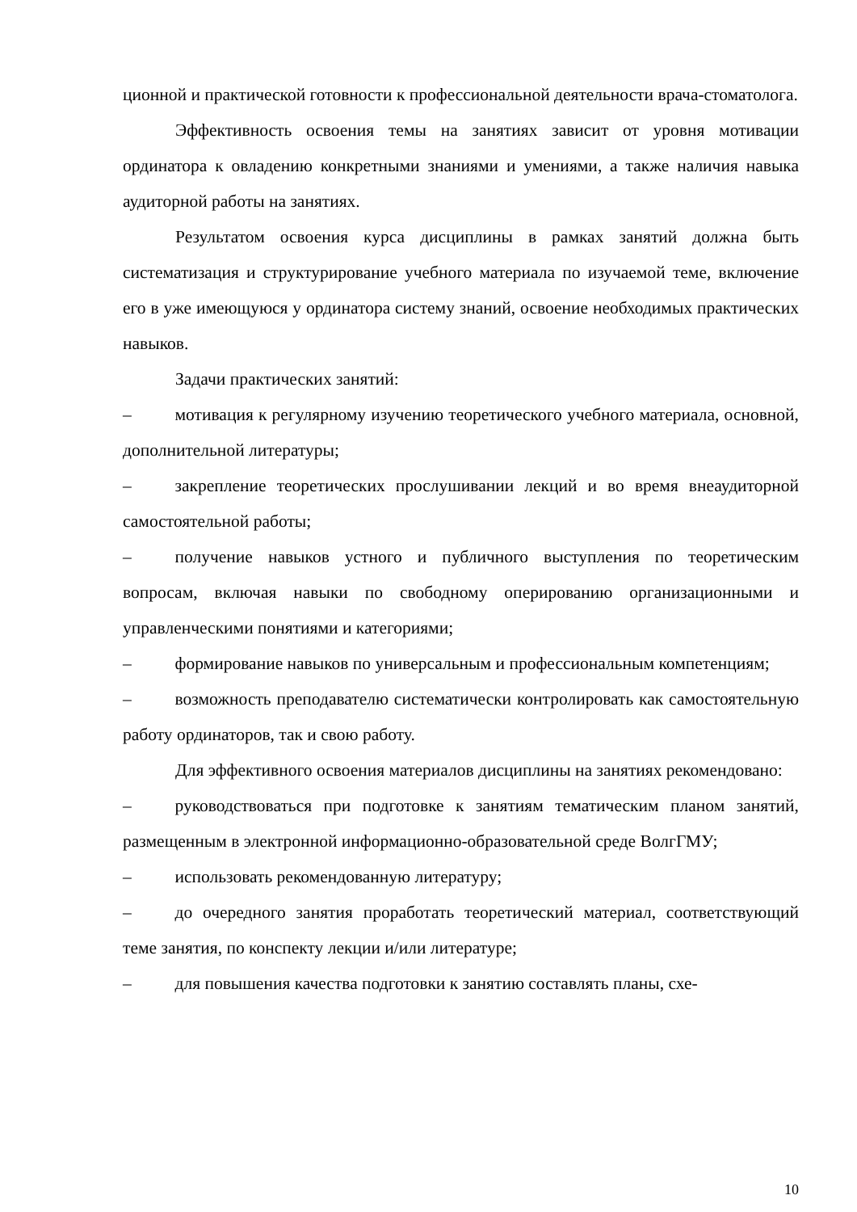ционной и практической готовности к профессиональной деятельности врача-стоматолога.
Эффективность освоения темы на занятиях зависит от уровня мотивации ординатора к овладению конкретными знаниями и умениями, а также наличия навыка аудиторной работы на занятиях.
Результатом освоения курса дисциплины в рамках занятий должна быть систематизация и структурирование учебного материала по изучаемой теме, включение его в уже имеющуюся у ординатора систему знаний, освоение необходимых практических навыков.
Задачи практических занятий:
–   мотивация к регулярному изучению теоретического учебного материала, основной, дополнительной литературы;
–   закрепление теоретических прослушивании лекций и во время внеаудиторной самостоятельной работы;
–   получение навыков устного и публичного выступления по теоретическим вопросам, включая навыки по свободному оперированию организационными и управленческими понятиями и категориями;
–   формирование навыков по универсальным и профессиональным компетенциям;
–   возможность преподавателю систематически контролировать как самостоятельную работу ординаторов, так и свою работу.
Для эффективного освоения материалов дисциплины на занятиях рекомендовано:
–   руководствоваться при подготовке к занятиям тематическим планом занятий, размещенным в электронной информационно-образовательной среде ВолгГМУ;
–   использовать рекомендованную литературу;
–   до очередного занятия проработать теоретический материал, соответствующий теме занятия, по конспекту лекции и/или литературе;
–   для повышения качества подготовки к занятию составлять планы, схе-
10